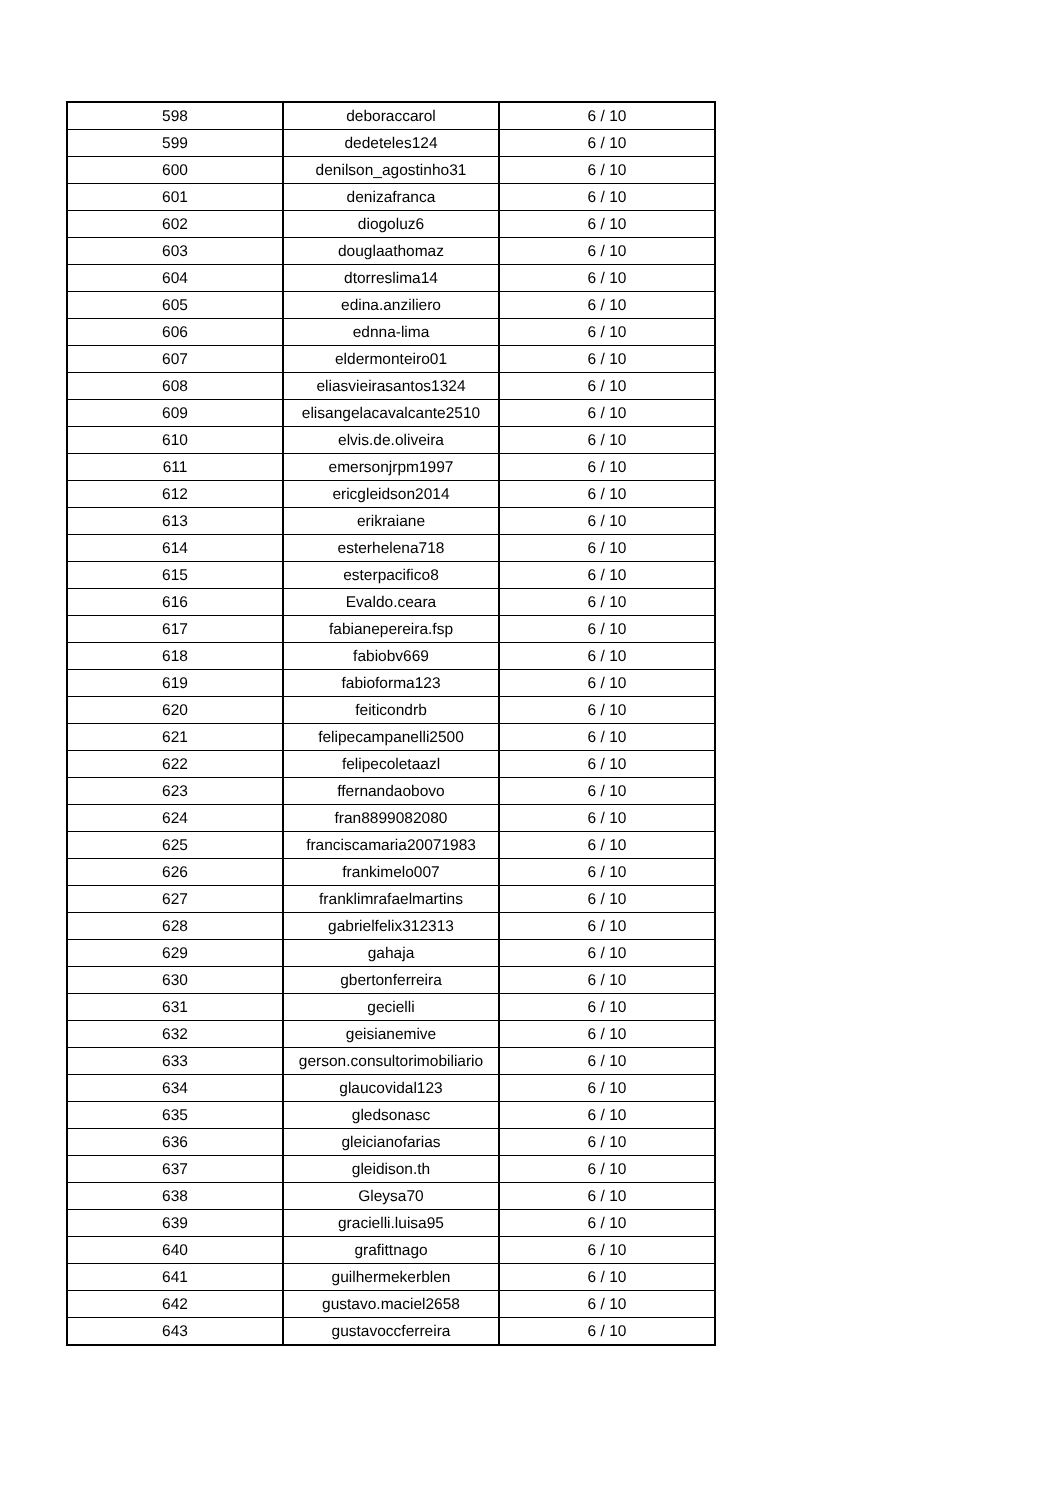| 598 | deboraccarol | 6 / 10 |
| 599 | dedeteles124 | 6 / 10 |
| 600 | denilson_agostinho31 | 6 / 10 |
| 601 | denizafranca | 6 / 10 |
| 602 | diogoluz6 | 6 / 10 |
| 603 | douglaathomaz | 6 / 10 |
| 604 | dtorreslima14 | 6 / 10 |
| 605 | edina.anziliero | 6 / 10 |
| 606 | ednna-lima | 6 / 10 |
| 607 | eldermonteiro01 | 6 / 10 |
| 608 | eliasvieirasantos1324 | 6 / 10 |
| 609 | elisangelacavalcante2510 | 6 / 10 |
| 610 | elvis.de.oliveira | 6 / 10 |
| 611 | emersonjrpm1997 | 6 / 10 |
| 612 | ericgleidson2014 | 6 / 10 |
| 613 | erikraiane | 6 / 10 |
| 614 | esterhelena718 | 6 / 10 |
| 615 | esterpacifico8 | 6 / 10 |
| 616 | Evaldo.ceara | 6 / 10 |
| 617 | fabianepereira.fsp | 6 / 10 |
| 618 | fabiobv669 | 6 / 10 |
| 619 | fabioforma123 | 6 / 10 |
| 620 | feiticondrb | 6 / 10 |
| 621 | felipecampanelli2500 | 6 / 10 |
| 622 | felipecoletaazl | 6 / 10 |
| 623 | ffernandaobovo | 6 / 10 |
| 624 | fran8899082080 | 6 / 10 |
| 625 | franciscamaria20071983 | 6 / 10 |
| 626 | frankimelo007 | 6 / 10 |
| 627 | franklimrafaelmartins | 6 / 10 |
| 628 | gabrielfelix312313 | 6 / 10 |
| 629 | gahaja | 6 / 10 |
| 630 | gbertonferreira | 6 / 10 |
| 631 | gecielli | 6 / 10 |
| 632 | geisianemive | 6 / 10 |
| 633 | gerson.consultorimobiliario | 6 / 10 |
| 634 | glaucovidal123 | 6 / 10 |
| 635 | gledsonasc | 6 / 10 |
| 636 | gleicianofarias | 6 / 10 |
| 637 | gleidison.th | 6 / 10 |
| 638 | Gleysa70 | 6 / 10 |
| 639 | gracielli.luisa95 | 6 / 10 |
| 640 | grafittnago | 6 / 10 |
| 641 | guilhermekerblen | 6 / 10 |
| 642 | gustavo.maciel2658 | 6 / 10 |
| 643 | gustavoccferreira | 6 / 10 |